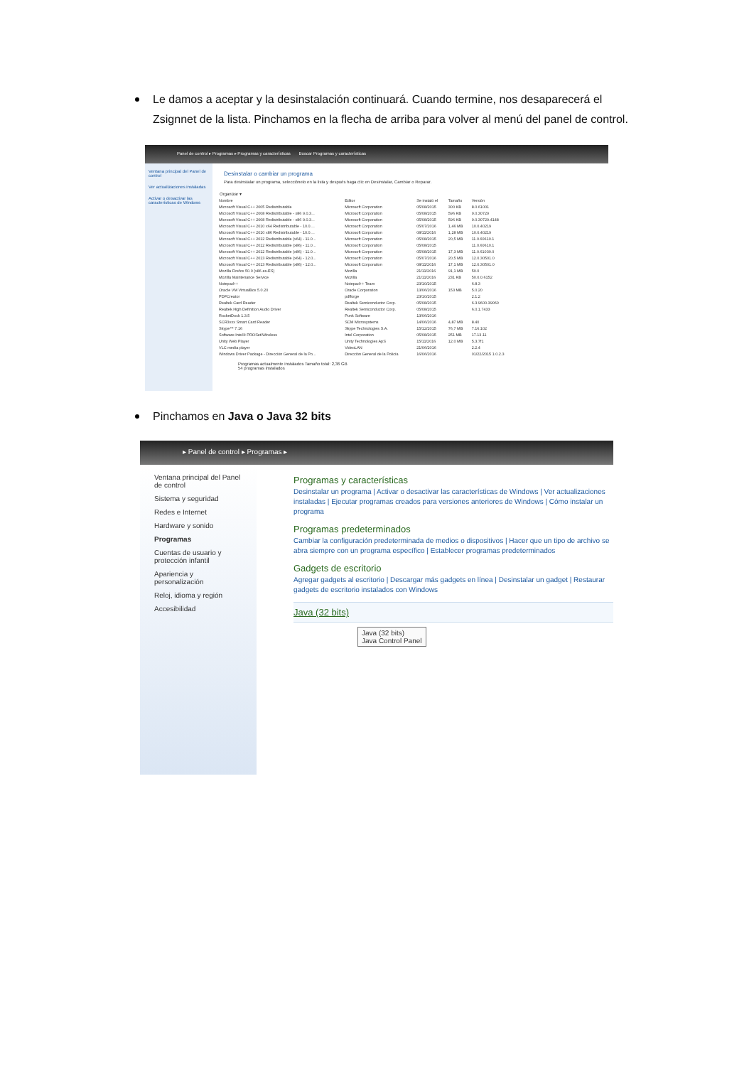Le damos a aceptar y la desinstalación continuará. Cuando termine, nos desaparecerá el Zsignnet de la lista. Pinchamos en la flecha de arriba para volver al menú del panel de control.
Panel de control ▸ Programas ▸ Programas y características Buscar Programas y características
Ventana principal del Panel de control
Ver actualizaciones instaladas
Activar o desactivar las características de Windows
Desinstalar o cambiar un programa
Para desinstalar un programa, selecciónelo en la lista y después haga clic en Desinstalar, Cambiar o Reparar.
Organizar ▾
| Nombre | Editor | Se instaló el | Tamaño | Versión |
| --- | --- | --- | --- | --- |
| Microsoft Visual C++ 2005 Redistributable | Microsoft Corporation | 05/08/2015 | 300 KB | 8.0.61001 |
| Microsoft Visual C++ 2008 Redistributable - x86 9.0.3... | Microsoft Corporation | 05/08/2015 | 596 KB | 9.0.30729 |
| Microsoft Visual C++ 2008 Redistributable - x86 9.0.3... | Microsoft Corporation | 05/08/2015 | 596 KB | 9.0.30729.4148 |
| Microsoft Visual C++ 2010 x64 Redistributable - 10.0.... | Microsoft Corporation | 05/07/2016 | 1,46 MB | 10.0.40219 |
| Microsoft Visual C++ 2010 x86 Redistributable - 10.0.... | Microsoft Corporation | 08/11/2016 | 1,28 MB | 10.0.40219 |
| Microsoft Visual C++ 2012 Redistributable (x64) - 11.0... | Microsoft Corporation | 05/08/2015 | 20,5 MB | 11.0.60610.1 |
| Microsoft Visual C++ 2012 Redistributable (x86) - 11.0... | Microsoft Corporation | 05/08/2015 | | 11.0.60610.1 |
| Microsoft Visual C++ 2012 Redistributable (x86) - 11.0... | Microsoft Corporation | 05/08/2015 | 17,3 MB | 11.0.61030.0 |
| Microsoft Visual C++ 2013 Redistributable (x64) - 12.0... | Microsoft Corporation | 05/07/2016 | 20,5 MB | 12.0.30501.0 |
| Microsoft Visual C++ 2013 Redistributable (x86) - 12.0... | Microsoft Corporation | 08/11/2016 | 17,1 MB | 12.0.30501.0 |
| Mozilla Firefox 50.0 (x86 es-ES) | Mozilla | 21/11/2016 | 91,1 MB | 50.0 |
| Mozilla Maintenance Service | Mozilla | 21/11/2016 | 231 KB | 50.0.0.6152 |
| Notepad++ | Notepad++ Team | 23/10/2015 | | 6.8.3 |
| Oracle VM VirtualBox 5.0.20 | Oracle Corporation | 13/06/2016 | 153 MB | 5.0.20 |
| PDFCreator | pdfforge | 23/10/2015 | | 2.1.2 |
| Realtek Card Reader | Realtek Semiconductor Corp. | 05/08/2015 | | 6.3.9600.39060 |
| Realtek High Definition Audio Driver | Realtek Semiconductor Corp. | 05/08/2015 | | 6.0.1.7433 |
| RocketDock 1.3.5 | Punk Software | 13/06/2016 | | |
| SCR3xxx Smart Card Reader | SCM Microsystems | 14/06/2016 | 4,87 MB | 8.40 |
| Skype™ 7.16 | Skype Technologies S.A. | 15/12/2015 | 76,7 MB | 7.16.102 |
| Software Intel® PROSet/Wireless | Intel Corporation | 05/08/2015 | 251 MB | 17.13.11 |
| Unity Web Player | Unity Technologies ApS | 15/11/2016 | 12,0 MB | 5.3.7f1 |
| VLC media player | VideoLAN | 21/06/2016 | | 2.2.4 |
| Windows Driver Package - Dirección General de la Po... | Dirección General de la Policía | 16/06/2016 | | 01/22/2015 1.0.2.3 |
Programas actualmente instalados Tamaño total: 2,36 GB
54 programas instalados
Pinchamos en Java o Java 32 bits
▸ Panel de control ▸ Programas ▸
Ventana principal del Panel de control
Sistema y seguridad
Redes e Internet
Hardware y sonido
Programas
Cuentas de usuario y protección infantil
Apariencia y personalización
Reloj, idioma y región
Accesibilidad
Programas y características
Desinstalar un programa | Activar o desactivar las características de Windows | Ver actualizaciones instaladas | Ejecutar programas creados para versiones anteriores de Windows | Cómo instalar un programa
Programas predeterminados
Cambiar la configuración predeterminada de medios o dispositivos | Hacer que un tipo de archivo se abra siempre con un programa específico | Establecer programas predeterminados
Gadgets de escritorio
Agregar gadgets al escritorio | Descargar más gadgets en línea | Desinstalar un gadget | Restaurar gadgets de escritorio instalados con Windows
Java (32 bits)
Java (32 bits)
Java Control Panel